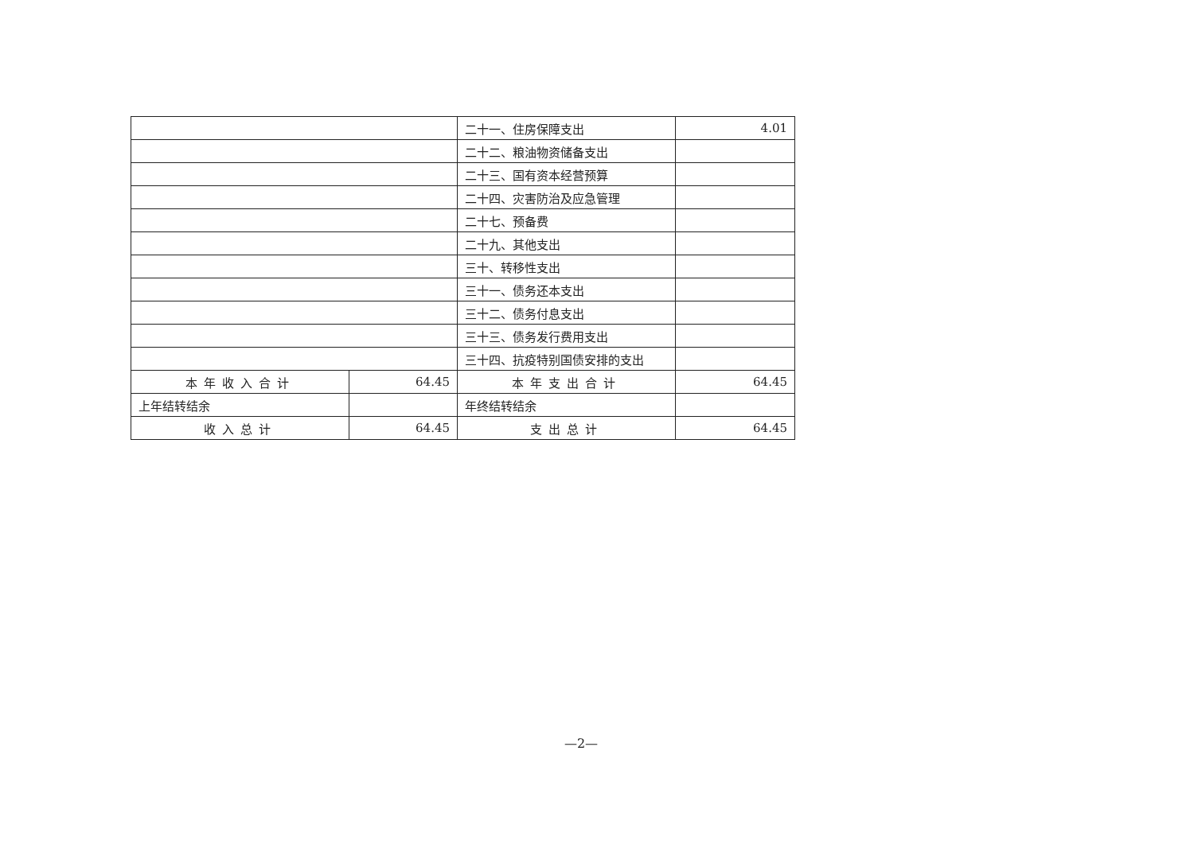| | | 二十一、住房保障支出 | 4.01 |
| | | 二十二、粮油物资储备支出 | |
| | | 二十三、国有资本经营预算 | |
| | | 二十四、灾害防治及应急管理 | |
| | | 二十七、预备费 | |
| | | 二十九、其他支出 | |
| | | 三十、转移性支出 | |
| | | 三十一、债务还本支出 | |
| | | 三十二、债务付息支出 | |
| | | 三十三、债务发行费用支出 | |
| | | 三十四、抗疫特别国债安排的支出 | |
| 本年收入合计 | 64.45 | 本年支出合计 | 64.45 |
| 上年结转结余 | | 年终结转结余 | |
| 收入总计 | 64.45 | 支出总计 | 64.45 |
—2—